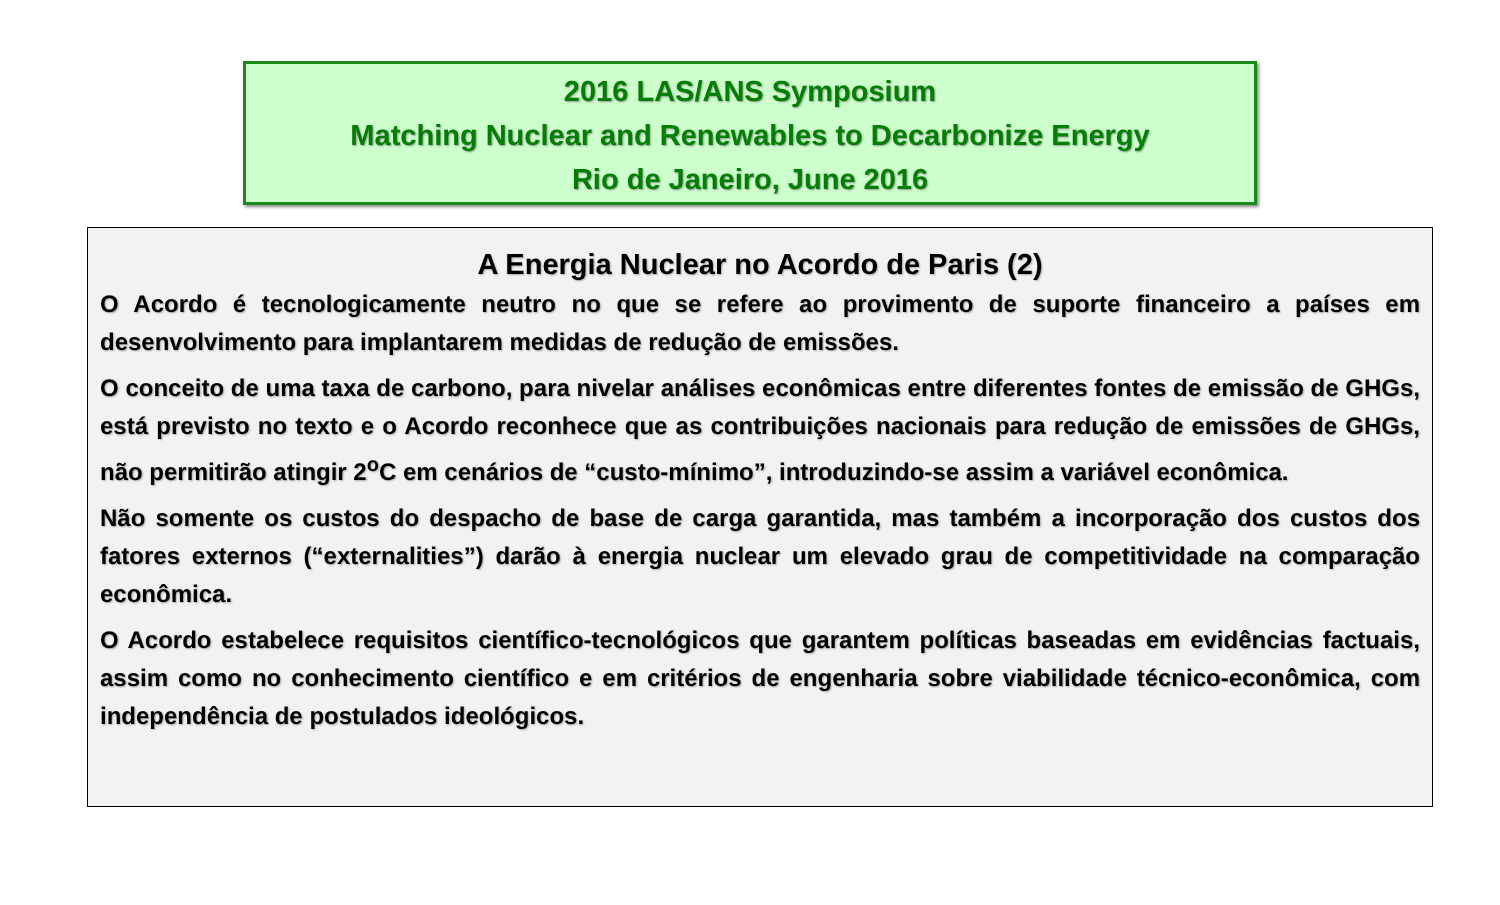2016 LAS/ANS Symposium
Matching Nuclear and Renewables to Decarbonize Energy
Rio de Janeiro, June 2016
A Energia Nuclear no Acordo de Paris (2)
O Acordo é tecnologicamente neutro no que se refere ao provimento de suporte financeiro a países em desenvolvimento para implantarem medidas de redução de emissões.
O conceito de uma taxa de carbono, para nivelar análises econômicas entre diferentes fontes de emissão de GHGs, está previsto no texto e o Acordo reconhece que as contribuições nacionais para redução de emissões de GHGs, não permitirão atingir 2<sup>o</sup>C em cenários de “custo-mínimo”, introduzindo-se assim a variável econômica.
Não somente os custos do despacho de base de carga garantida, mas também a incorporação dos custos dos fatores externos (“externalities”) darão à energia nuclear um elevado grau de competitividade na comparação econômica.
O Acordo estabelece requisitos científico-tecnológicos que garantem políticas baseadas em evidências factuais, assim como no conhecimento científico e em critérios de engenharia sobre viabilidade técnico-econômica, com independência de postulados ideológicos.